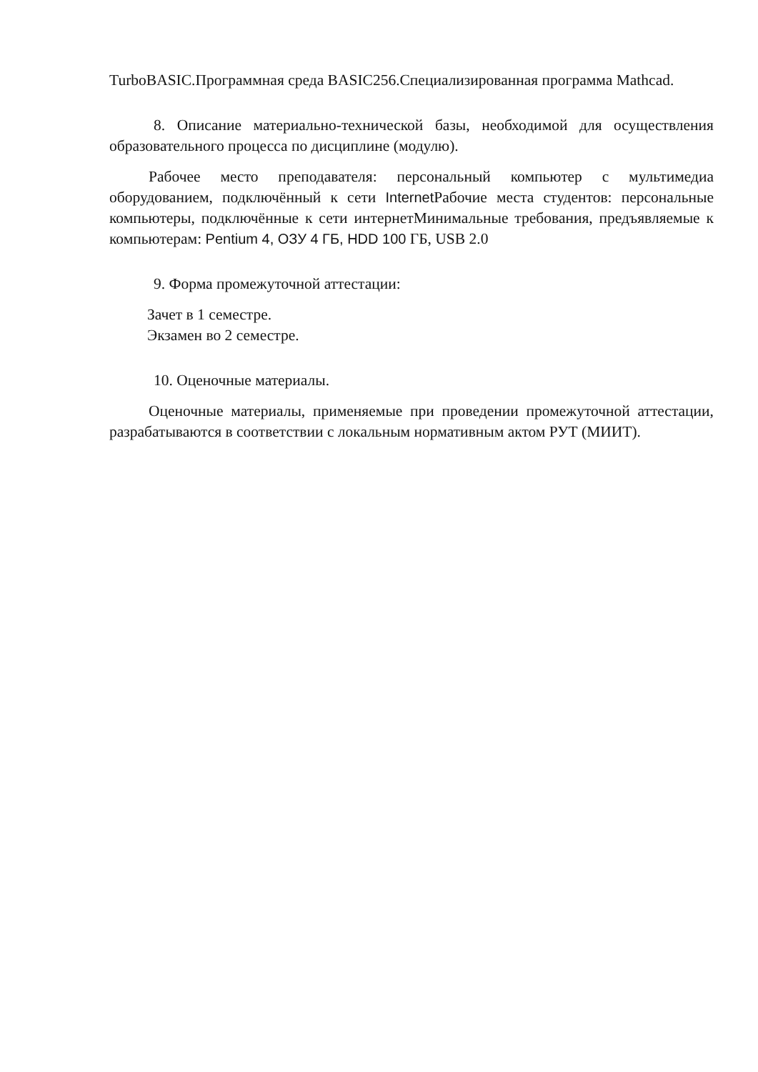TurboBASIC.Программная среда BASIC256.Специализированная программа Mathcad.
8. Описание материально-технической базы, необходимой для осуществления образовательного процесса по дисциплине (модулю).
Рабочее место преподавателя: персональный компьютер с мультимедиа оборудованием, подключённый к сети Internet Рабочие места студентов: персональные компьютеры, подключённые к сети интернетМинимальные требования, предъявляемые к компьютерам: Pentium 4, ОЗУ 4 ГБ, HDD 100 ГБ, USB 2.0
9. Форма промежуточной аттестации:
Зачет в 1 семестре.
Экзамен во 2 семестре.
10. Оценочные материалы.
Оценочные материалы, применяемые при проведении промежуточной аттестации, разрабатываются в соответствии с локальным нормативным актом РУТ (МИИТ).